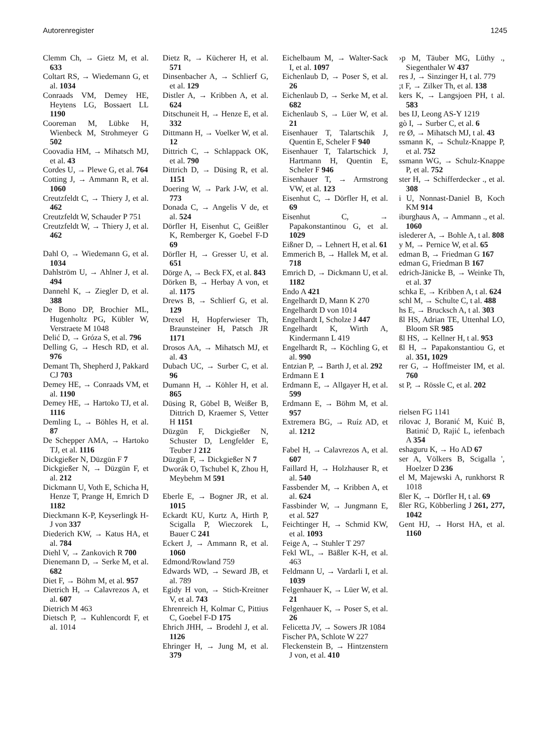Autorenregister 1245
Clemm Ch, → Gietz M, et al. 633
Coltart RS, → Wiedemann G, et al. 1034
Conraads VM, Demey HE, Heytens LG, Bossaert LL 1190
Cooreman M, Lübke H, Wienbeck M, Strohmeyer G 502
Coovadia HM, → Mihatsch MJ, et al. 43
Cordes U, → Plewe G, et al. 764
Cotting J, → Ammann R, et al. 1060
Creutzfeldt C, → Thiery J, et al. 462
Creutzfeldt W, Schauder P 751
Creutzfeldt W, → Thiery J, et al. 462
Dahl O, → Wiedemann G, et al. 1034
Dahlström U, → Ahlner J, et al. 494
Dannehl K, → Ziegler D, et al. 388
De Bono DP, Brochier ML, Hugenholtz PG, Kübler W, Verstraete M 1048
Delić D, → Gróza S, et al. 796
Delling G, → Hesch RD, et al. 976
Demant Th, Shepherd J, Pakkard CJ 703
Demey HE, → Conraads VM, et al. 1190
Demey HE, → Hartoko TJ, et al. 1116
Demling L, → Böhles H, et al. 87
De Schepper AMA, → Hartoko TJ, et al. 1116
Dickgießer N, Düzgün F 7
Dickgießer N, → Düzgün F, et al. 212
Dickmann U, Voth E, Schicha H, Henze T, Prange H, Emrich D 1182
Dieckmann K-P, Keyserlingk H-J von 337
Diederich KW, → Katus HA, et al. 784
Diehl V, → Zankovich R 700
Dienemann D, → Serke M, et al. 682
Diet F, → Böhm M, et al. 957
Dietrich H, → Calavrezos A, et al. 607
Dietrich M 463
Dietsch P, → Kuhlencordt F, et al. 1014
Dietz R, → Kücherer H, et al. 571
Dinsenbacher A, → Schlierf G, et al. 129
Distler A, → Kribben A, et al. 624
Ditschuneit H, → Henze E, et al. 332
Dittmann H, → Voelker W, et al. 12
Dittrich C, → Schlappack OK, et al. 790
Dittrich D, → Düsing R, et al. 1151
Doering W, → Park J-W, et al. 773
Donada C, → Angelis V de, et al. 524
Dörfler H, Eisenhut C, Geißler K, Remberger K, Goebel F-D 69
Dörfler H, → Gresser U, et al. 651
Dörge A, → Beck FX, et al. 843
Dörken B, → Herbay A von, et al. 1175
Drews B, → Schlierf G, et al. 129
Drexel H, Hopferwieser Th, Braunsteiner H, Patsch JR 1171
Drosos AA, → Mihatsch MJ, et al. 43
Dubach UC, → Surber C, et al. 96
Dumann H, → Köhler H, et al. 865
Düsing R, Göbel B, Weißer B, Dittrich D, Kraemer S, Vetter H 1151
Düzgün F, Dickgießer N, Schuster D, Lengfelder E, Teuber J 212
Düzgün F, → Dickgießer N 7
Dworák O, Tschubel K, Zhou H, Meybehm M 591
Eberle E, → Bogner JR, et al. 1015
Eckardt KU, Kurtz A, Hirth P, Scigalla P, Wieczorek L, Bauer C 241
Eckert J, → Ammann R, et al. 1060
Edmond/Rowland 759
Edwards WD, → Seward JB, et al. 789
Egidy H von, → Stich-Kreitner V, et al. 743
Ehrenreich H, Kolmar C, Pittius C, Goebel F-D 175
Ehrich JHH, → Brodehl J, et al. 1126
Ehringer H, → Jung M, et al. 379
Eichelbaum M, → Walter-Sack I, et al. 1097
Eichenlaub D, → Poser S, et al. 26
Eichenlaub D, → Serke M, et al. 682
Eichenlaub S, → Lüer W, et al. 21
Eisenhauer T, Talartschik J, Quentin E, Scheler F 940
Eisenhauer T, Talartschick J, Hartmann H, Quentin E, Scheler F 946
Eisenhauer T, → Armstrong VW, et al. 123
Eisenhut C, → Dörfler H, et al. 69
Eisenhut C, → Papakonstantinou G, et al. 1029
Eißner D, → Lehnert H, et al. 61
Emmerich B, → Hallek M, et al. 718
Emrich D, → Dickmann U, et al. 1182
Endo A 421
Engelhardt D, Mann K 270
Engelhardt D von 1014
Engelhardt I, Scholze J 447
Engelhardt K, Wirth A, Kindermann L 419
Engelhardt R, → Köchling G, et al. 990
Entzian P, → Barth J, et al. 292
Erdmann E 1
Erdmann E, → Allgayer H, et al. 599
Erdmann E, → Böhm M, et al. 957
Extremera BG, → Ruíz AD, et al. 1212
Fabel H, → Calavrezos A, et al. 607
Faillard H, → Holzhauser R, et al. 540
Fassbender M, → Kribben A, et al. 624
Fassbinder W, → Jungmann E, et al. 527
Feichtinger H, → Schmid KW, et al. 1093
Feige A, → Stuhler T 297
Fekl WL, → Bäßler K-H, et al. 463
Feldmann U, → Vardarli I, et al. 1039
Felgenhauer K, → Lüer W, et al. 21
Felgenhauer K, → Poser S, et al. 26
Felicetta JV, → Sowers JR 1084
Fischer PA, Schlote W 227
Fleckenstein B, → Hintzenstern J von, et al. 410
›p M, Täuber MG, Lüthy ., Siegenthaler W 437
res J, → Sinzinger H, t al. 779
;t F, → Zilker Th, et al. 138
kers K, → Langsjoen PH, t al. 583
bes IJ, Leong AS-Y 1219
gò I, → Surber C, et al. 6
re Ø, → Mihatsch MJ, t al. 43
ssmann K, → Schulz-Knappe P, et al. 752
ssmann WG, → Schulz-Knappe P, et al. 752
ster H, → Schifferdecker ., et al. 308
i U, Nonnast-Daniel B, Koch KM 914
iburghaus A, → Ammann ., et al. 1060
islederer A, → Bohle A, t al. 808
y M, → Pernice W, et al. 65
edman B, → Friedman G 167
edman G, Friedman B 167
edrich-Jänicke B, → Weinke Th, et al. 37
schka E, → Kribben A, t al. 624
schl M, → Schulte C, t al. 488
hs E, → Brucksch A, t al. 303
ßl HS, Adrian TE, Uttenhal LO, Bloom SR 985
ßl HS, → Kellner H, t al. 953
ßl H, → Papakonstantiou G, et al. 351, 1029
rer G, → Hoffmeister IM, et al. 760
st P, → Rössle C, et al. 202
rielsen FG 1141
rilovac J, Boranić M, Kuić B, Batinić D, Rajić L, iefenbach A 354
eshaguru K, → Ho AD 67
ser A, Völkers B, Scigalla ', Hoelzer D 236
el M, Majewski A, runkhorst R 1018
ßler K, → Dörfler H, t al. 69
ßler RG, Köbberling J 261, 277, 1042
Gent HJ, → Horst HA, et al. 1160